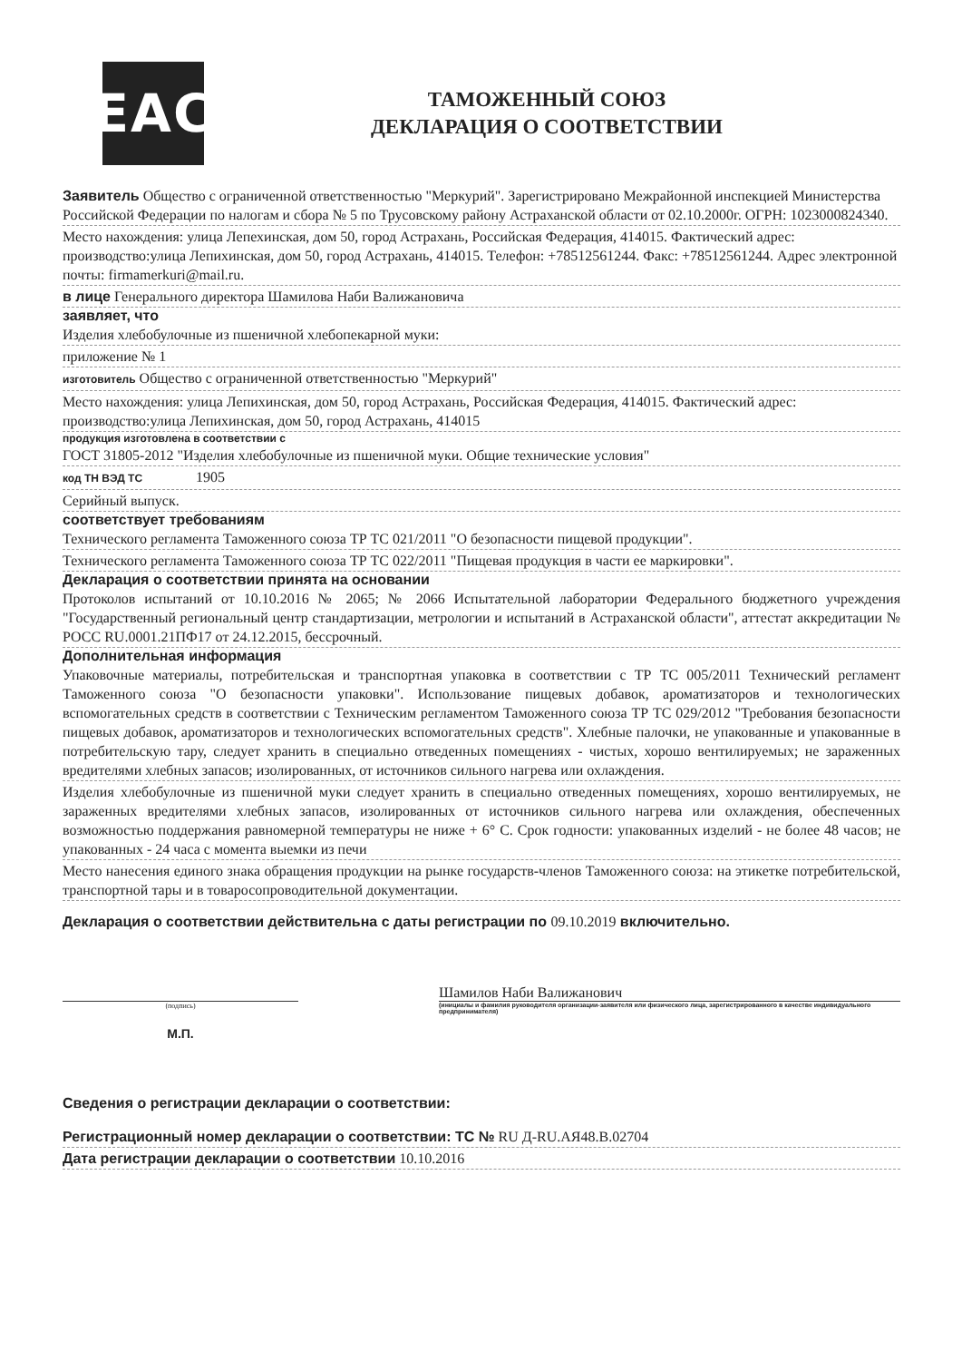EAC
ТАМОЖЕННЫЙ СОЮЗ
ДЕКЛАРАЦИЯ О СООТВЕТСТВИИ
Заявитель Общество с ограниченной ответственностью "Меркурий". Зарегистрировано Межрайонной инспекцией Министерства Российской Федерации по налогам и сбора № 5 по Трусовскому району Астраханской области от 02.10.2000г. ОГРН: 1023000824340.
Место нахождения: улица Лепехинская, дом 50, город Астрахань, Российская Федерация, 414015. Фактический адрес: производство:улица Лепихинская, дом 50, город Астрахань, 414015. Телефон: +78512561244. Факс: +78512561244. Адрес электронной почты: firmamerkuri@mail.ru.
в лице Генерального директора Шамилова Наби Валижановича
заявляет, что
Изделия хлебобулочные из пшеничной хлебопекарной муки:
приложение № 1
изготовитель Общество с ограниченной ответственностью "Меркурий"
Место нахождения: улица Лепихинская, дом 50, город Астрахань, Российская Федерация, 414015. Фактический адрес: производство:улица Лепихинская, дом 50, город Астрахань, 414015
продукция изготовлена в соответствии с
ГОСТ 31805-2012 "Изделия хлебобулочные из пшеничной муки. Общие технические условия"
код ТН ВЭД ТС 1905
Серийный выпуск.
соответствует требованиям
Технического регламента Таможенного союза ТР ТС 021/2011 "О безопасности пищевой продукции".
Технического регламента Таможенного союза ТР ТС 022/2011 "Пищевая продукция в части ее маркировки".
Декларация о соответствии принята на основании
Протоколов испытаний от 10.10.2016 № 2065; № 2066 Испытательной лаборатории Федерального бюджетного учреждения "Государственный региональный центр стандартизации, метрологии и испытаний в Астраханской области", аттестат аккредитации № РОСС RU.0001.21ПФ17 от 24.12.2015, бессрочный.
Дополнительная информация
Упаковочные материалы, потребительская и транспортная упаковка в соответствии с ТР ТС 005/2011 Технический регламент Таможенного союза "О безопасности упаковки". Использование пищевых добавок, ароматизаторов и технологических вспомогательных средств в соответствии с Техническим регламентом Таможенного союза ТР ТС 029/2012 "Требования безопасности пищевых добавок, ароматизаторов и технологических вспомогательных средств". Хлебные палочки, не упакованные и упакованные в потребительскую тару, следует хранить в специально отведенных помещениях - чистых, хорошо вентилируемых; не зараженных вредителями хлебных запасов; изолированных, от источников сильного нагрева или охлаждения.
Изделия хлебобулочные из пшеничной муки следует хранить в специально отведенных помещениях, хорошо вентилируемых, не зараженных вредителями хлебных запасов, изолированных от источников сильного нагрева или охлаждения, обеспеченных возможностью поддержания равномерной температуры не ниже + 6° С. Срок годности: упакованных изделий - не более 48 часов; не упакованных - 24 часа с момента выемки из печи
Место нанесения единого знака обращения продукции на рынке государств-членов Таможенного союза: на этикетке потребительской, транспортной тары и в товаросопроводительной документации.
Декларация о соответствии действительна с даты регистрации по 09.10.2019 включительно.
(подпись)
М.П.
Шамилов Наби Валижанович
(инициалы и фамилия руководителя организации-заявителя или физического лица, зарегистрированного в качестве индивидуального предпринимателя)
Сведения о регистрации декларации о соответствии:
Регистрационный номер декларации о соответствии: ТС № RU Д-RU.АЯ48.В.02704
Дата регистрации декларации о соответствии 10.10.2016